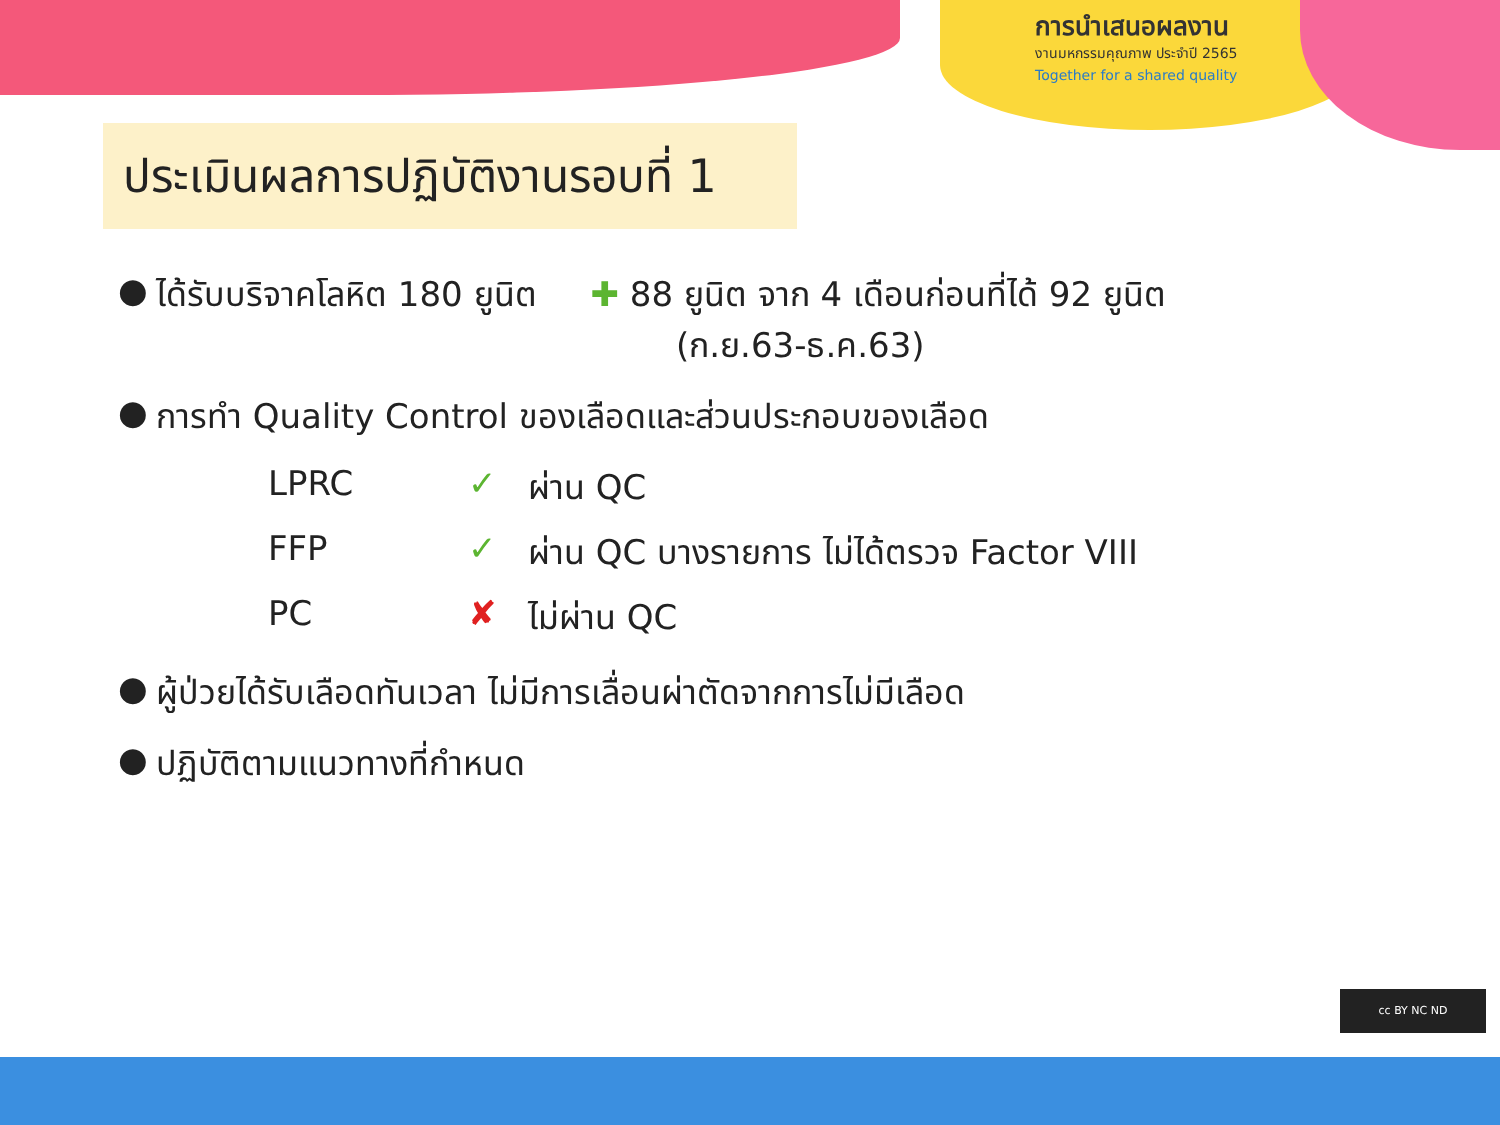การนำเสนอผลงาน
งานมหกรรมคุณภาพ ประจำปี 2565
Together for a shared quality
ประเมินผลการปฏิบัติงานรอบที่ 1
● ได้รับบริจาคโลหิต 180 ยูนิต ✚ 88 ยูนิต จาก 4 เดือนก่อนที่ได้ 92 ยูนิต
(ก.ย.63-ธ.ค.63)
● การทำ Quality Control ของเลือดและส่วนประกอบของเลือด
LPRC
✓
ผ่าน QC
FFP
✓
ผ่าน QC บางรายการ ไม่ได้ตรวจ Factor VIII
PC
✘
ไม่ผ่าน QC
● ผู้ป่วยได้รับเลือดทันเวลา ไม่มีการเลื่อนผ่าตัดจากการไม่มีเลือด
● ปฏิบัติตามแนวทางที่กำหนด
cc BY NC ND